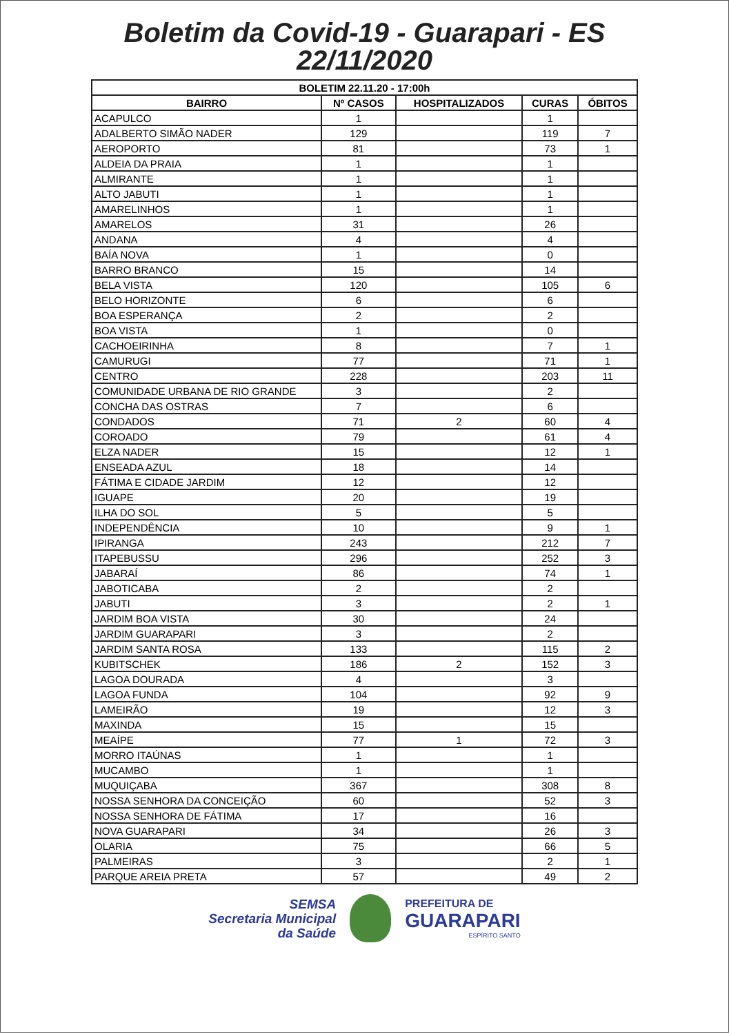Boletim da Covid-19 - Guarapari - ES
22/11/2020
| BOLETIM 22.11.20 - 17:00h | | | | |
| --- | --- | --- | --- | --- |
| BAIRRO | Nº CASOS | HOSPITALIZADOS | CURAS | ÓBITOS |
| ACAPULCO | 1 | | 1 | |
| ADALBERTO SIMÃO NADER | 129 | | 119 | 7 |
| AEROPORTO | 81 | | 73 | 1 |
| ALDEIA DA PRAIA | 1 | | 1 | |
| ALMIRANTE | 1 | | 1 | |
| ALTO JABUTI | 1 | | 1 | |
| AMARELINHOS | 1 | | 1 | |
| AMARELOS | 31 | | 26 | |
| ANDANA | 4 | | 4 | |
| BAÍA NOVA | 1 | | 0 | |
| BARRO BRANCO | 15 | | 14 | |
| BELA VISTA | 120 | | 105 | 6 |
| BELO HORIZONTE | 6 | | 6 | |
| BOA ESPERANÇA | 2 | | 2 | |
| BOA VISTA | 1 | | 0 | |
| CACHOEIRINHA | 8 | | 7 | 1 |
| CAMURUGI | 77 | | 71 | 1 |
| CENTRO | 228 | | 203 | 11 |
| COMUNIDADE URBANA DE RIO GRANDE | 3 | | 2 | |
| CONCHA DAS OSTRAS | 7 | | 6 | |
| CONDADOS | 71 | 2 | 60 | 4 |
| COROADO | 79 | | 61 | 4 |
| ELZA NADER | 15 | | 12 | 1 |
| ENSEADA AZUL | 18 | | 14 | |
| FÁTIMA E CIDADE JARDIM | 12 | | 12 | |
| IGUAPE | 20 | | 19 | |
| ILHA DO SOL | 5 | | 5 | |
| INDEPENDÊNCIA | 10 | | 9 | 1 |
| IPIRANGA | 243 | | 212 | 7 |
| ITAPEBUSSU | 296 | | 252 | 3 |
| JABARAÍ | 86 | | 74 | 1 |
| JABOTICABA | 2 | | 2 | |
| JABUTI | 3 | | 2 | 1 |
| JARDIM BOA VISTA | 30 | | 24 | |
| JARDIM GUARAPARI | 3 | | 2 | |
| JARDIM SANTA ROSA | 133 | | 115 | 2 |
| KUBITSCHEK | 186 | 2 | 152 | 3 |
| LAGOA DOURADA | 4 | | 3 | |
| LAGOA FUNDA | 104 | | 92 | 9 |
| LAMEIRÃO | 19 | | 12 | 3 |
| MAXINDA | 15 | | 15 | |
| MEAÍPE | 77 | 1 | 72 | 3 |
| MORRO ITAÚNAS | 1 | | 1 | |
| MUCAMBO | 1 | | 1 | |
| MUQUIÇABA | 367 | | 308 | 8 |
| NOSSA SENHORA DA CONCEIÇÃO | 60 | | 52 | 3 |
| NOSSA SENHORA DE FÁTIMA | 17 | | 16 | |
| NOVA GUARAPARI | 34 | | 26 | 3 |
| OLARIA | 75 | | 66 | 5 |
| PALMEIRAS | 3 | | 2 | 1 |
| PARQUE AREIA PRETA | 57 | | 49 | 2 |
SEMSA
Secretaria Municipal
da Saúde
PREFEITURA DE
GUARAPARI
ESPÍRITO SANTO